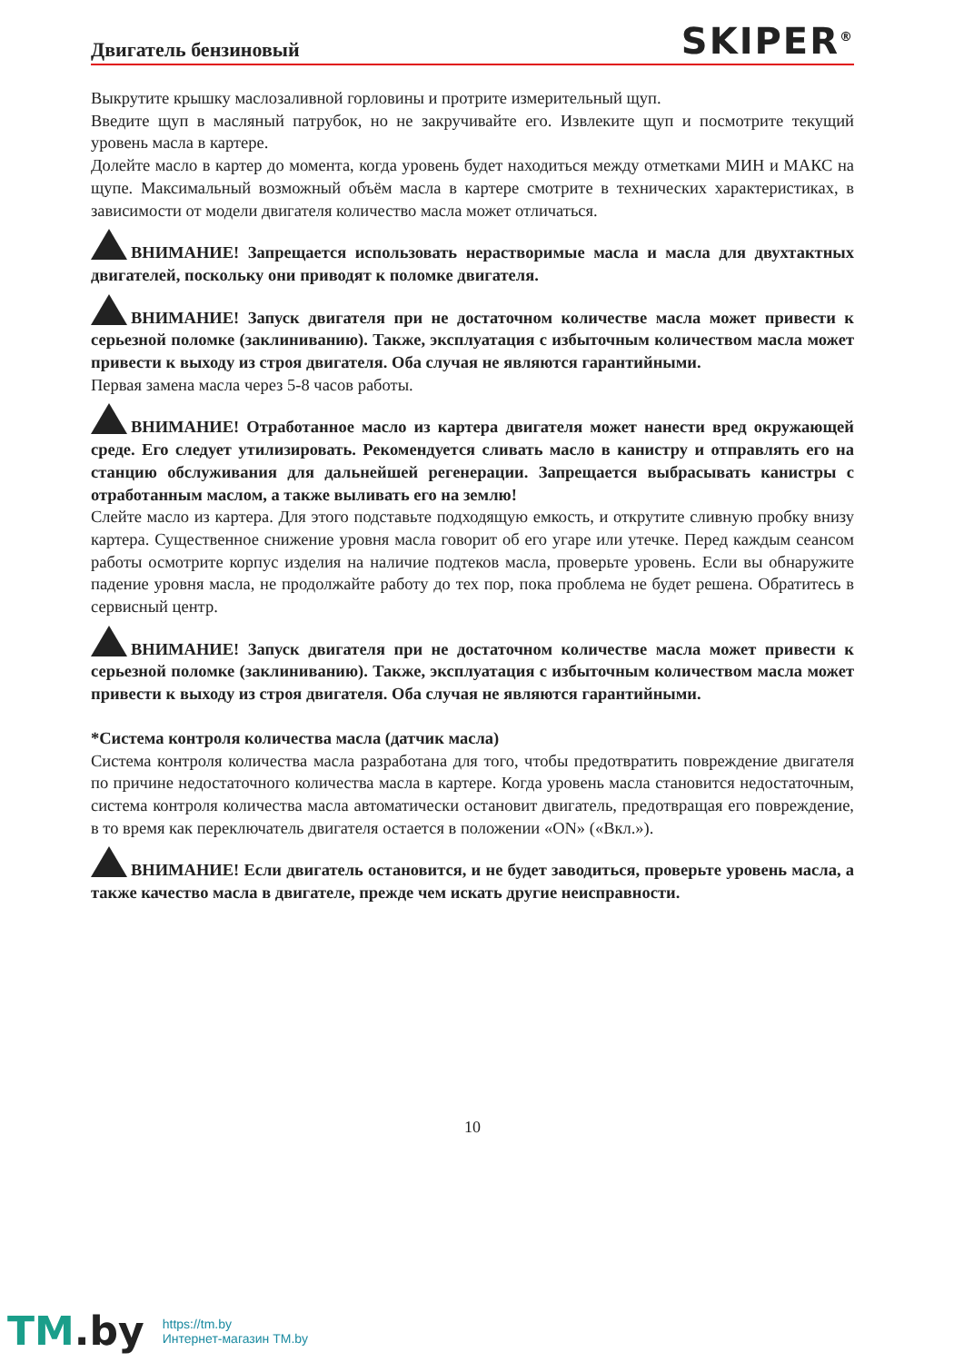Двигатель бензиновый
SKIPER<sup>®</sup>
Выкрутите крышку маслозаливной горловины и протрите измерительный щуп.
Введите щуп в масляный патрубок, но не закручивайте его. Извлеките щуп и посмотрите текущий уровень масла в картере.
Долейте масло в картер до момента, когда уровень будет находиться между отметками МИН и МАКС на щупе. Максимальный возможный объём масла в картере смотрите в технических характеристиках, в зависимости от модели двигателя количество масла может отличаться.
ВНИМАНИЕ! Запрещается использовать нерастворимые масла и масла для двухтактных двигателей, поскольку они приводят к поломке двигателя.
ВНИМАНИЕ! Запуск двигателя при не достаточном количестве масла может привести к серьезной поломке (заклиниванию). Также, эксплуатация с избыточным количеством масла может привести к выходу из строя двигателя. Оба случая не являются гарантийными.
Первая замена масла через 5-8 часов работы.
ВНИМАНИЕ! Отработанное масло из картера двигателя может нанести вред окружающей среде. Его следует утилизировать. Рекомендуется сливать масло в канистру и отправлять его на станцию обслуживания для дальнейшей регенерации. Запрещается выбрасывать канистры с отработанным маслом, а также выливать его на землю!
Слейте масло из картера. Для этого подставьте подходящую емкость, и открутите сливную пробку внизу картера. Существенное снижение уровня масла говорит об его угаре или утечке. Перед каждым сеансом работы осмотрите корпус изделия на наличие подтеков масла, проверьте уровень. Если вы обнаружите падение уровня масла, не продолжайте работу до тех пор, пока проблема не будет решена. Обратитесь в сервисный центр.
ВНИМАНИЕ! Запуск двигателя при не достаточном количестве масла может привести к серьезной поломке (заклиниванию). Также, эксплуатация с избыточным количеством масла может привести к выходу из строя двигателя. Оба случая не являются гарантийными.
*Система контроля количества масла (датчик масла)
Система контроля количества масла разработана для того, чтобы предотвратить повреждение двигателя по причине недостаточного количества масла в картере. Когда уровень масла становится недостаточным, система контроля количества масла автоматически остановит двигатель, предотвращая его повреждение, в то время как переключатель двигателя остается в положении «ON» («Вкл.»).
ВНИМАНИЕ! Если двигатель остановится, и не будет заводиться, проверьте уровень масла, а также качество масла в двигателе, прежде чем искать другие неисправности.
10
TM.by
https://tm.by
Интернет-магазин TM.by